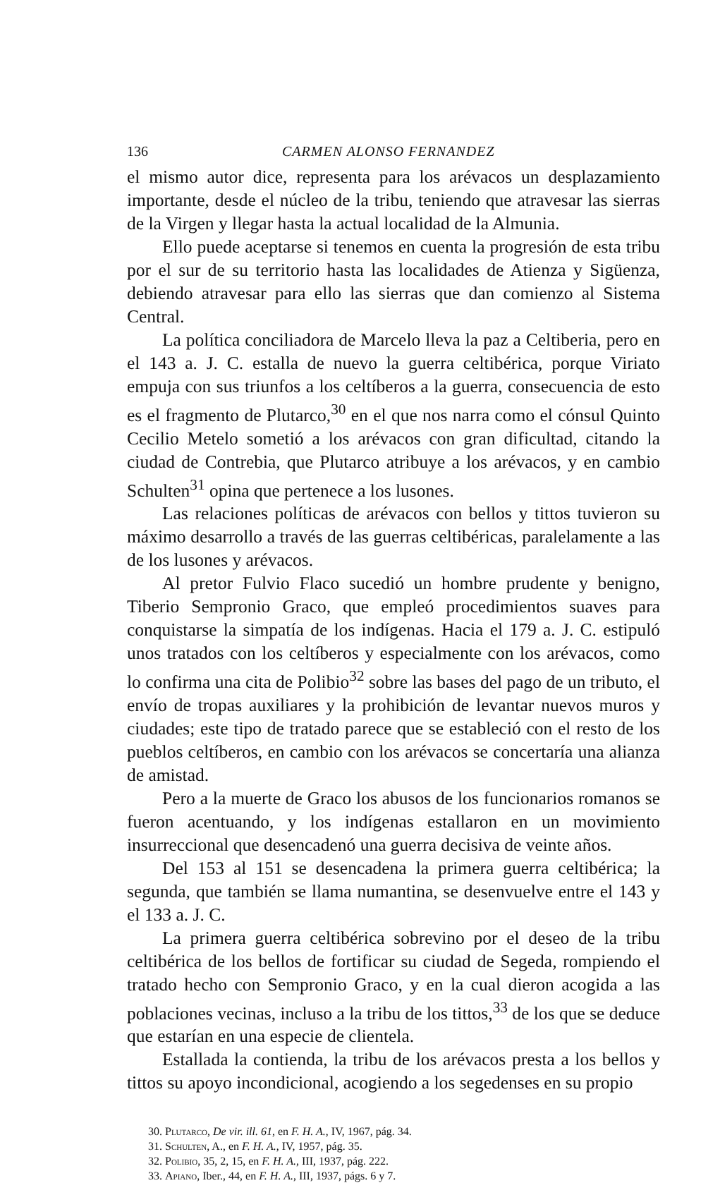136 CARMEN ALONSO FERNANDEZ
el mismo autor dice, representa para los arévacos un desplazamiento importante, desde el núcleo de la tribu, teniendo que atravesar las sierras de la Virgen y llegar hasta la actual localidad de la Almunia.
Ello puede aceptarse si tenemos en cuenta la progresión de esta tribu por el sur de su territorio hasta las localidades de Atienza y Sigüenza, debiendo atravesar para ello las sierras que dan comienzo al Sistema Central.
La política conciliadora de Marcelo lleva la paz a Celtiberia, pero en el 143 a. J. C. estalla de nuevo la guerra celtibérica, porque Viriato empuja con sus triunfos a los celtíberos a la guerra, consecuencia de esto es el fragmento de Plutarco,<sup>30</sup> en el que nos narra como el cónsul Quinto Cecilio Metelo sometió a los arévacos con gran dificultad, citando la ciudad de Contrebia, que Plutarco atribuye a los arévacos, y en cambio Schulten<sup>31</sup> opina que pertenece a los lusones.
Las relaciones políticas de arévacos con bellos y tittos tuvieron su máximo desarrollo a través de las guerras celtibéricas, paralelamente a las de los lusones y arévacos.
Al pretor Fulvio Flaco sucedió un hombre prudente y benigno, Tiberio Sempronio Graco, que empleó procedimientos suaves para conquistarse la simpatía de los indígenas. Hacia el 179 a. J. C. estipuló unos tratados con los celtíberos y especialmente con los arévacos, como lo confirma una cita de Polibio<sup>32</sup> sobre las bases del pago de un tributo, el envío de tropas auxiliares y la prohibición de levantar nuevos muros y ciudades; este tipo de tratado parece que se estableció con el resto de los pueblos celtíberos, en cambio con los arévacos se concertaría una alianza de amistad.
Pero a la muerte de Graco los abusos de los funcionarios romanos se fueron acentuando, y los indígenas estallaron en un movimiento insurreccional que desencadenó una guerra decisiva de veinte años.
Del 153 al 151 se desencadena la primera guerra celtibérica; la segunda, que también se llama numantina, se desenvuelve entre el 143 y el 133 a. J. C.
La primera guerra celtibérica sobrevino por el deseo de la tribu celtibérica de los bellos de fortificar su ciudad de Segeda, rompiendo el tratado hecho con Sempronio Graco, y en la cual dieron acogida a las poblaciones vecinas, incluso a la tribu de los tittos,<sup>33</sup> de los que se deduce que estarían en una especie de clientela.
Estallada la contienda, la tribu de los arévacos presta a los bellos y tittos su apoyo incondicional, acogiendo a los segedenses en su propio
30. Plutarco, De vir. ill. 61, en F. H. A., IV, 1967, pág. 34.
31. Schulten, A., en F. H. A., IV, 1957, pág. 35.
32. Polibio, 35, 2, 15, en F. H. A., III, 1937, pág. 222.
33. Apiano, Iber., 44, en F. H. A., III, 1937, págs. 6 y 7.